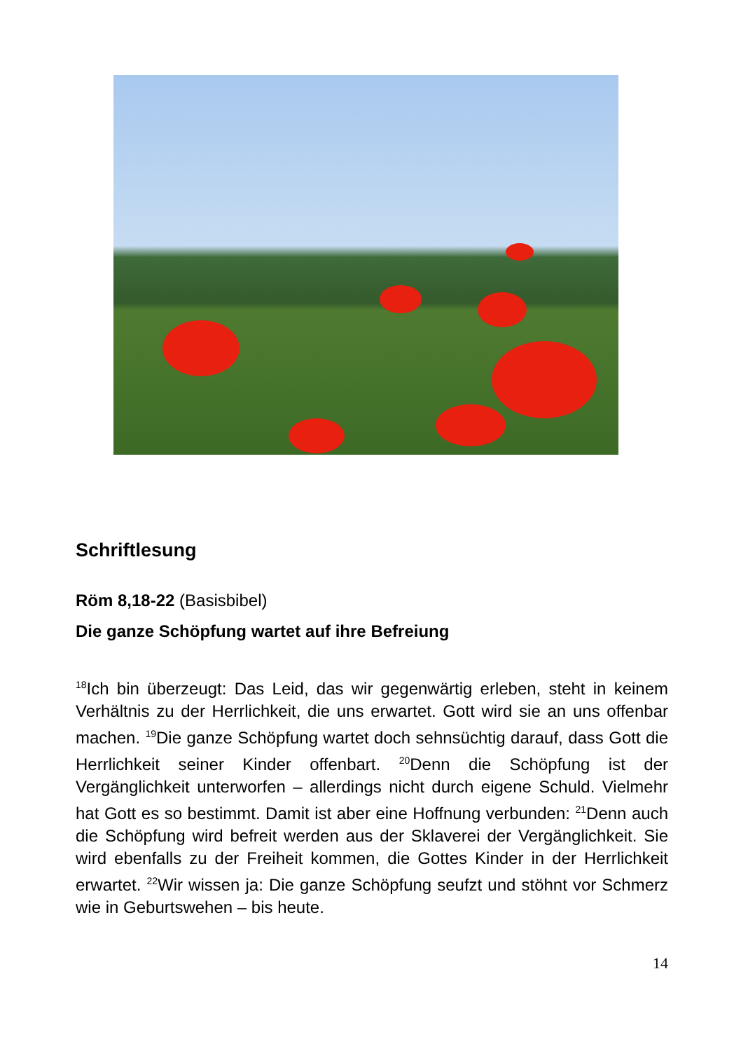Schriftlesung
Röm 8,18-22 (Basisbibel)
Die ganze Schöpfung wartet auf ihre Befreiung
<sup>18</sup> Ich bin überzeugt: Das Leid, das wir gegenwärtig erleben, steht in keinem Verhältnis zu der Herrlichkeit, die uns erwartet. Gott wird sie an uns offenbar machen. <sup>19</sup>Die ganze Schöpfung wartet doch sehnsüchtig darauf, dass Gott die Herrlichkeit seiner Kinder offenbart. <sup>20</sup>Denn die Schöpfung ist der Vergänglichkeit unterworfen – allerdings nicht durch eigene Schuld. Vielmehr hat Gott es so bestimmt. Damit ist aber eine Hoffnung verbunden: <sup>21</sup>Denn auch die Schöpfung wird befreit werden aus der Sklaverei der Vergänglichkeit. Sie wird ebenfalls zu der Freiheit kommen, die Gottes Kinder in der Herrlichkeit erwartet. <sup>22</sup>Wir wissen ja: Die ganze Schöpfung seufzt und stöhnt vor Schmerz wie in Geburtswehen – bis heute.
14